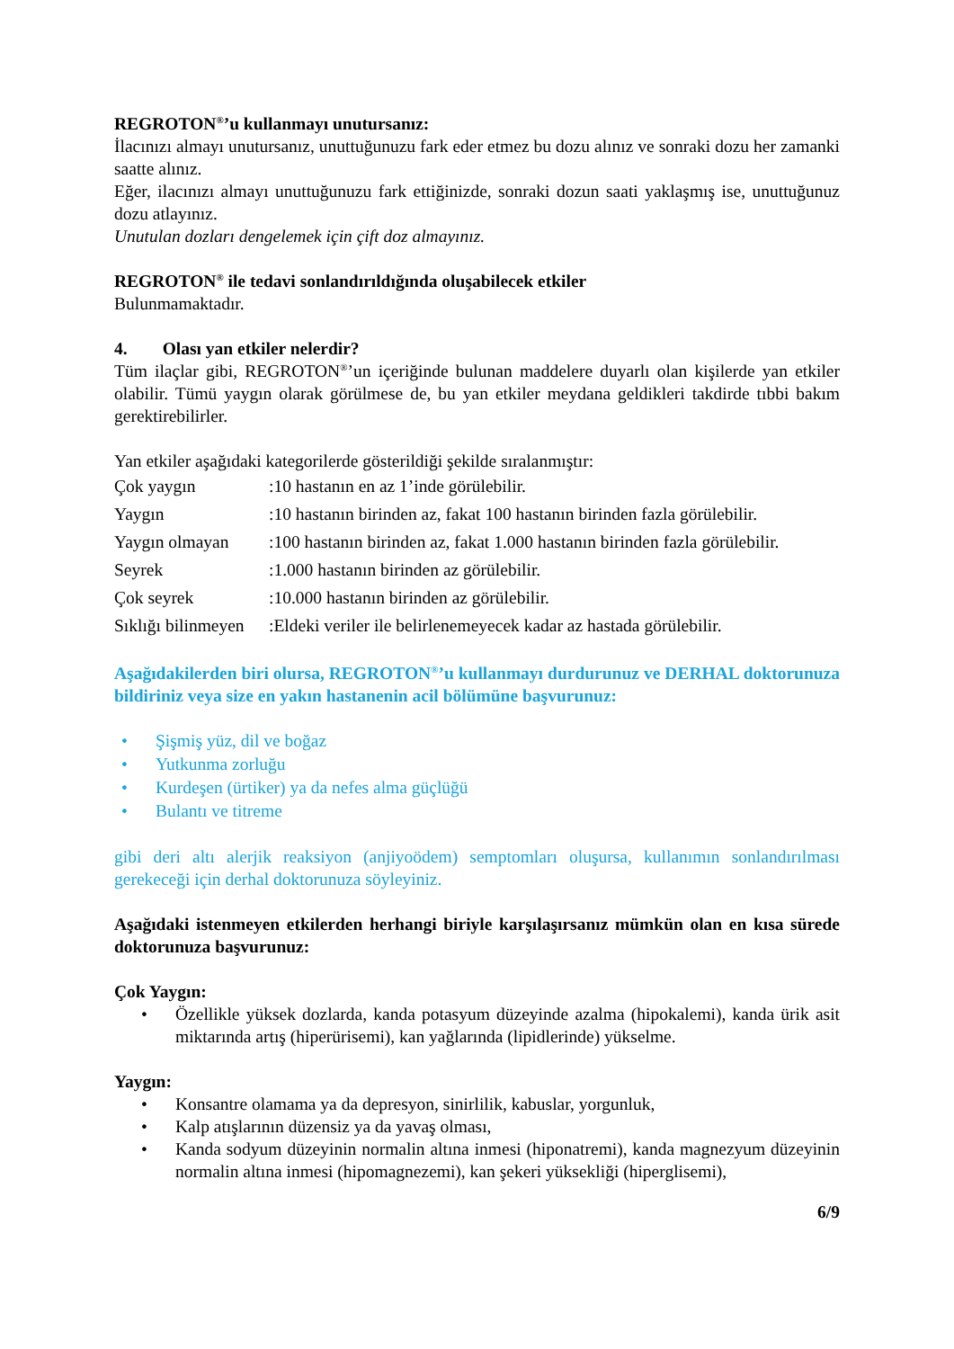REGROTON<sup>®</sup>’u kullanmayı unutursanız:
İlacınızı almayı unutursanız, unuttuğunuzu fark eder etmez bu dozu alınız ve sonraki dozu her zamanki saatte alınız.
Eğer, ilacınızı almayı unuttuğunuzu fark ettiğinizde, sonraki dozun saati yaklaşmış ise, unuttuğunuz dozu atlayınız.
Unutulan dozları dengelemek için çift doz almayınız.
REGROTON<sup>®</sup> ile tedavi sonlandırıldığında oluşabilecek etkiler
Bulunmamaktadır.
4. Olası yan etkiler nelerdir?
Tüm ilaçlar gibi, REGROTON<sup>®</sup>’un içeriğinde bulunan maddelere duyarlı olan kişilerde yan etkiler olabilir. Tümü yaygın olarak görülmese de, bu yan etkiler meydana geldikleri takdirde tıbbi bakım gerektirebilirler.
Yan etkiler aşağıdaki kategorilerde gösterildiği şekilde sıralanmıştır:
| Çok yaygın | :10 hastanın en az 1’inde görülebilir. |
| Yaygın | :10 hastanın birinden az, fakat 100 hastanın birinden fazla görülebilir. |
| Yaygın olmayan | :100 hastanın birinden az, fakat 1.000 hastanın birinden fazla görülebilir. |
| Seyrek | :1.000 hastanın birinden az görülebilir. |
| Çok seyrek | :10.000 hastanın birinden az görülebilir. |
| Sıklığı bilinmeyen | :Eldeki veriler ile belirlenemeyecek kadar az hastada görülebilir. |
Aşağıdakilerden biri olursa, REGROTON<sup>®</sup>’u kullanmayı durdurunuz ve DERHAL doktorunuza bildiriniz veya size en yakın hastanenin acil bölümüne başvurunuz:
• Şişmiş yüz, dil ve boğaz
• Yutkunma zorluğu
• Kurdeşen (ürtiker) ya da nefes alma güçlüğü
• Bulantı ve titreme
gibi deri altı alerjik reaksiyon (anjiyoödem) semptomları oluşursa, kullanımın sonlandırılması gerekeceği için derhal doktorunuza söyleyiniz.
Aşağıdaki istenmeyen etkilerden herhangi biriyle karşılaşırsanız mümkün olan en kısa sürede doktorunuza başvurunuz:
Çok Yaygın:
• Özellikle yüksek dozlarda, kanda potasyum düzeyinde azalma (hipokalemi), kanda ürik asit miktarında artış (hiperürisemi), kan yağlarında (lipidlerinde) yükselme.
Yaygın:
• Konsantre olamama ya da depresyon, sinirlilik, kabuslar, yorgunluk,
• Kalp atışlarının düzensiz ya da yavaş olması,
• Kanda sodyum düzeyinin normalin altına inmesi (hiponatremi), kanda magnezyum düzeyinin normalin altına inmesi (hipomagnezemi), kan şekeri yüksekliği (hiperglisemi),
6/9